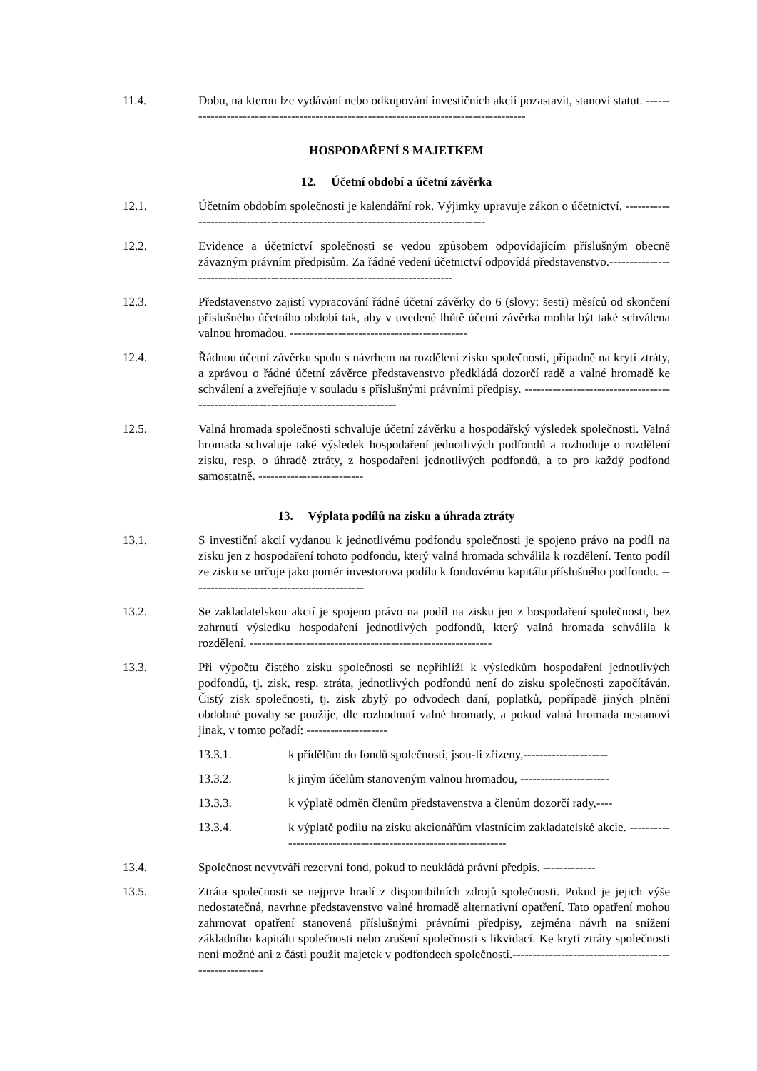11.4. Dobu, na kterou lze vydávání nebo odkupování investičních akcií pozastavit, stanoví statut. ---------------------------------------------------------------------------------------
HOSPODAŘENÍ S MAJETKEM
12. Účetní období a účetní závěrka
12.1. Účetním obdobím společnosti je kalendářní rok. Výjimky upravuje zákon o účetnictví. ----------------------------------------------------------------------------------
12.2. Evidence a účetnictví společnosti se vedou způsobem odpovídajícím příslušným obecně závazným právním předpisům. Za řádné vedení účetnictví odpovídá představenstvo.------------------------------------------------------------------------------
12.3. Představenstvo zajistí vypracování řádné účetní závěrky do 6 (slovy: šesti) měsíců od skončení příslušného účetního období tak, aby v uvedené lhůtě účetní závěrka mohla být také schválena valnou hromadou. --------------------------------------------
12.4. Řádnou účetní závěrku spolu s návrhem na rozdělení zisku společnosti, případně na krytí ztráty, a zprávou o řádné účetní závěrce představenstvo předkládá dozorčí radě a valné hromadě ke schválení a zveřejňuje v souladu s příslušnými právními předpisy. -------------------------------------------------------------------------------------
12.5. Valná hromada společnosti schvaluje účetní závěrku a hospodářský výsledek společnosti. Valná hromada schvaluje také výsledek hospodaření jednotlivých podfondů a rozhoduje o rozdělení zisku, resp. o úhradě ztráty, z hospodaření jednotlivých podfondů, a to pro každý podfond samostatně. --------------------------
13. Výplata podílů na zisku a úhrada ztráty
13.1. S investiční akcií vydanou k jednotlivému podfondu společnosti je spojeno právo na podíl na zisku jen z hospodaření tohoto podfondu, který valná hromada schválila k rozdělení. Tento podíl ze zisku se určuje jako poměr investorova podílu k fondovému kapitálu příslušného podfondu. -------------------------------------------
13.2. Se zakladatelskou akcií je spojeno právo na podíl na zisku jen z hospodaření společnosti, bez zahrnutí výsledku hospodaření jednotlivých podfondů, který valná hromada schválila k rozdělení. ------------------------------------------------------------
13.3. Při výpočtu čistého zisku společnosti se nepřihlíží k výsledkům hospodaření jednotlivých podfondů, tj. zisk, resp. ztráta, jednotlivých podfondů není do zisku společnosti započítáván. Čistý zisk společnosti, tj. zisk zbylý po odvodech daní, poplatků, popřípadě jiných plnění obdobné povahy se použije, dle rozhodnutí valné hromady, a pokud valná hromada nestanoví jinak, v tomto pořadí: --------------------
13.3.1. k přídělům do fondů společnosti, jsou-li zřízeny,---------------------
13.3.2. k jiným účelům stanoveným valnou hromadou, ----------------------
13.3.3. k výplatě odměn členům představenstva a členům dozorčí rady,----
13.3.4. k výplatě podílu na zisku akcionářům vlastnícím zakladatelské akcie. ----------------------------------------------------------------
13.4. Společnost nevytváří rezervní fond, pokud to neukládá právní předpis. -------------
13.5. Ztráta společnosti se nejprve hradí z disponibilních zdrojů společnosti. Pokud je jejich výše nedostatečná, navrhne představenstvo valné hromadě alternativní opatření. Tato opatření mohou zahrnovat opatření stanovená příslušnými právními předpisy, zejména návrh na snížení základního kapitálu společnosti nebo zrušení společnosti s likvidací. Ke krytí ztráty společnosti není možné ani z části použít majetek v podfondech společnosti.-------------------------------------------------------